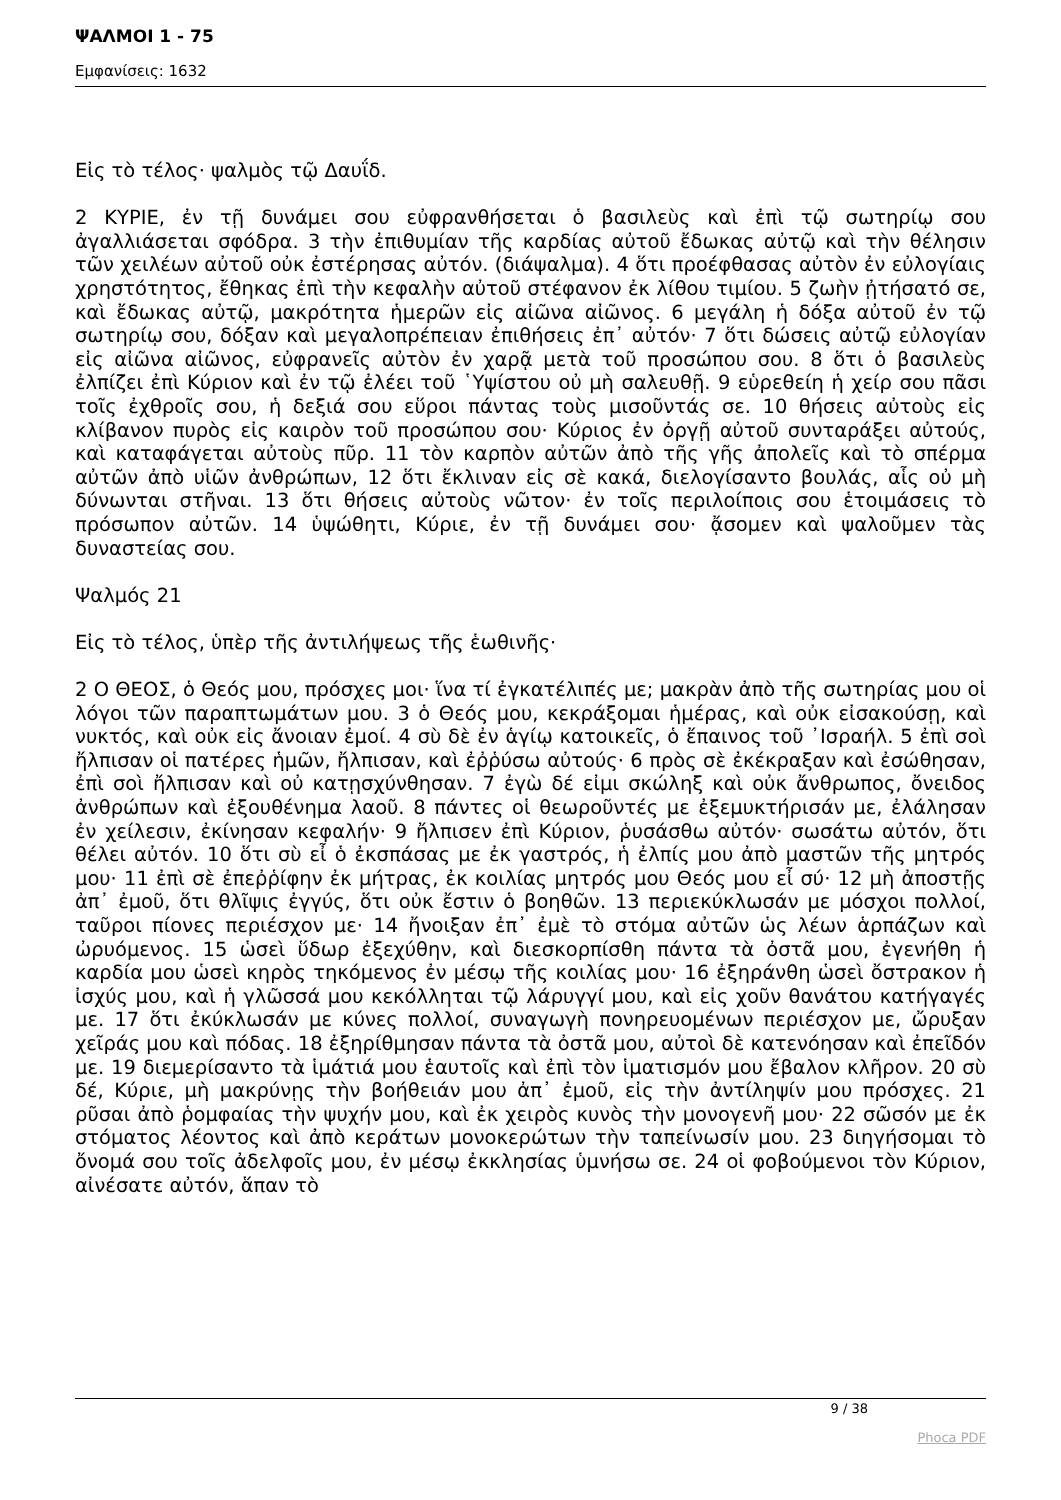ΨΑΛΜΟΙ 1 - 75
Εμφανίσεις: 1632
Εἰς τὸ τέλος· ψαλμὸς τῷ Δαυΐδ.
2 ΚΥΡΙΕ, ἐν τῇ δυνάμει σου εὐφρανθήσεται ὁ βασιλεὺς καὶ ἐπὶ τῷ σωτηρίῳ σου ἀγαλλιάσεται σφόδρα. 3 τὴν ἐπιθυμίαν τῆς καρδίας αὐτοῦ ἔδωκας αὐτῷ καὶ τὴν θέλησιν τῶν χειλέων αὐτοῦ οὐκ ἐστέρησας αὐτόν. (διάψαλμα). 4 ὅτι προέφθασας αὐτὸν ἐν εὐλογίαις χρηστότητος, ἔθηκας ἐπὶ τὴν κεφαλὴν αὐτοῦ στέφανον ἐκ λίθου τιμίου. 5 ζωὴν ᾐτήσατό σε, καὶ ἔδωκας αὐτῷ, μακρότητα ἡμερῶν εἰς αἰῶνα αἰῶνος. 6 μεγάλη ἡ δόξα αὐτοῦ ἐν τῷ σωτηρίῳ σου, δόξαν καὶ μεγαλοπρέπειαν ἐπιθήσεις ἐπ᾿ αὐτόν· 7 ὅτι δώσεις αὐτῷ εὐλογίαν εἰς αἰῶνα αἰῶνος, εὐφρανεῖς αὐτὸν ἐν χαρᾷ μετὰ τοῦ προσώπου σου. 8 ὅτι ὁ βασιλεὺς ἐλπίζει ἐπὶ Κύριον καὶ ἐν τῷ ἐλέει τοῦ ῾Υψίστου οὐ μὴ σαλευθῇ. 9 εὑρεθείη ἡ χείρ σου πᾶσι τοῖς ἐχθροῖς σου, ἡ δεξιά σου εὕροι πάντας τοὺς μισοῦντάς σε. 10 θήσεις αὐτοὺς εἰς κλίβανον πυρὸς εἰς καιρὸν τοῦ προσώπου σου· Κύριος ἐν ὀργῇ αὐτοῦ συνταράξει αὐτούς, καὶ καταφάγεται αὐτοὺς πῦρ. 11 τὸν καρπὸν αὐτῶν ἀπὸ τῆς γῆς ἀπολεῖς καὶ τὸ σπέρμα αὐτῶν ἀπὸ υἱῶν ἀνθρώπων, 12 ὅτι ἔκλιναν εἰς σὲ κακά, διελογίσαντο βουλάς, αἷς οὐ μὴ δύνωνται στῆναι. 13 ὅτι θήσεις αὐτοὺς νῶτον· ἐν τοῖς περιλοίποις σου ἑτοιμάσεις τὸ πρόσωπον αὐτῶν. 14 ὑψώθητι, Κύριε, ἐν τῇ δυνάμει σου· ᾄσομεν καὶ ψαλοῦμεν τὰς δυναστείας σου.
Ψαλμός 21
Εἰς τὸ τέλος, ὑπὲρ τῆς ἀντιλήψεως τῆς ἑωθινῆς·
2 Ο ΘΕΟΣ, ὁ Θεός μου, πρόσχες μοι· ἵνα τί ἐγκατέλιπές με; μακρὰν ἀπὸ τῆς σωτηρίας μου οἱ λόγοι τῶν παραπτωμάτων μου. 3 ὁ Θεός μου, κεκράξομαι ἡμέρας, καὶ οὐκ εἰσακούσῃ, καὶ νυκτός, καὶ οὐκ εἰς ἄνοιαν ἐμοί. 4 σὺ δὲ ἐν ἁγίῳ κατοικεῖς, ὁ ἔπαινος τοῦ ᾿Ισραήλ. 5 ἐπὶ σοὶ ἤλπισαν οἱ πατέρες ἡμῶν, ἤλπισαν, καὶ ἐῤῥύσω αὐτούς· 6 πρὸς σὲ ἐκέκραξαν καὶ ἐσώθησαν, ἐπὶ σοὶ ἤλπισαν καὶ οὐ κατῃσχύνθησαν. 7 ἐγὼ δέ εἰμι σκώληξ καὶ οὐκ ἄνθρωπος, ὄνειδος ἀνθρώπων καὶ ἐξουθένημα λαοῦ. 8 πάντες οἱ θεωροῦντές με ἐξεμυκτήρισάν με, ἐλάλησαν ἐν χείλεσιν, ἐκίνησαν κεφαλήν· 9 ἤλπισεν ἐπὶ Κύριον, ῥυσάσθω αὐτόν· σωσάτω αὐτόν, ὅτι θέλει αὐτόν. 10 ὅτι σὺ εἶ ὁ ἐκσπάσας με ἐκ γαστρός, ἡ ἐλπίς μου ἀπὸ μαστῶν τῆς μητρός μου· 11 ἐπὶ σὲ ἐπεῤῥίφην ἐκ μήτρας, ἐκ κοιλίας μητρός μου Θεός μου εἶ σύ· 12 μὴ ἀποστῇς ἀπ᾿ ἐμοῦ, ὅτι θλῖψις ἐγγύς, ὅτι οὐκ ἔστιν ὁ βοηθῶν. 13 περιεκύκλωσάν με μόσχοι πολλοί, ταῦροι πίονες περιέσχον με· 14 ἤνοιξαν ἐπ᾿ ἐμὲ τὸ στόμα αὐτῶν ὡς λέων ἁρπάζων καὶ ὠρυόμενος. 15 ὡσεὶ ὕδωρ ἐξεχύθην, καὶ διεσκορπίσθη πάντα τὰ ὀστᾶ μου, ἐγενήθη ἡ καρδία μου ὡσεὶ κηρὸς τηκόμενος ἐν μέσῳ τῆς κοιλίας μου· 16 ἐξηράνθη ὡσεὶ ὄστρακον ἡ ἰσχύς μου, καὶ ἡ γλῶσσά μου κεκόλληται τῷ λάρυγγί μου, καὶ εἰς χοῦν θανάτου κατήγαγές με. 17 ὅτι ἐκύκλωσάν με κύνες πολλοί, συναγωγὴ πονηρευομένων περιέσχον με, ὤρυξαν χεῖράς μου καὶ πόδας. 18 ἐξηρίθμησαν πάντα τὰ ὀστᾶ μου, αὐτοὶ δὲ κατενόησαν καὶ ἐπεῖδόν με. 19 διεμερίσαντο τὰ ἱμάτιά μου ἑαυτοῖς καὶ ἐπὶ τὸν ἱματισμόν μου ἔβαλον κλῆρον. 20 σὺ δέ, Κύριε, μὴ μακρύνῃς τὴν βοήθειάν μου ἀπ᾿ ἐμοῦ, εἰς τὴν ἀντίληψίν μου πρόσχες. 21 ρῦσαι ἀπὸ ῥομφαίας τὴν ψυχήν μου, καὶ ἐκ χειρὸς κυνὸς τὴν μονογενῆ μου· 22 σῶσόν με ἐκ στόματος λέοντος καὶ ἀπὸ κεράτων μονοκερώτων τὴν ταπείνωσίν μου. 23 διηγήσομαι τὸ ὄνομά σου τοῖς ἀδελφοῖς μου, ἐν μέσῳ ἐκκλησίας ὑμνήσω σε. 24 οἱ φοβούμενοι τὸν Κύριον, αἰνέσατε αὐτόν, ἅπαν τὸ
9 / 38
Phoca PDF